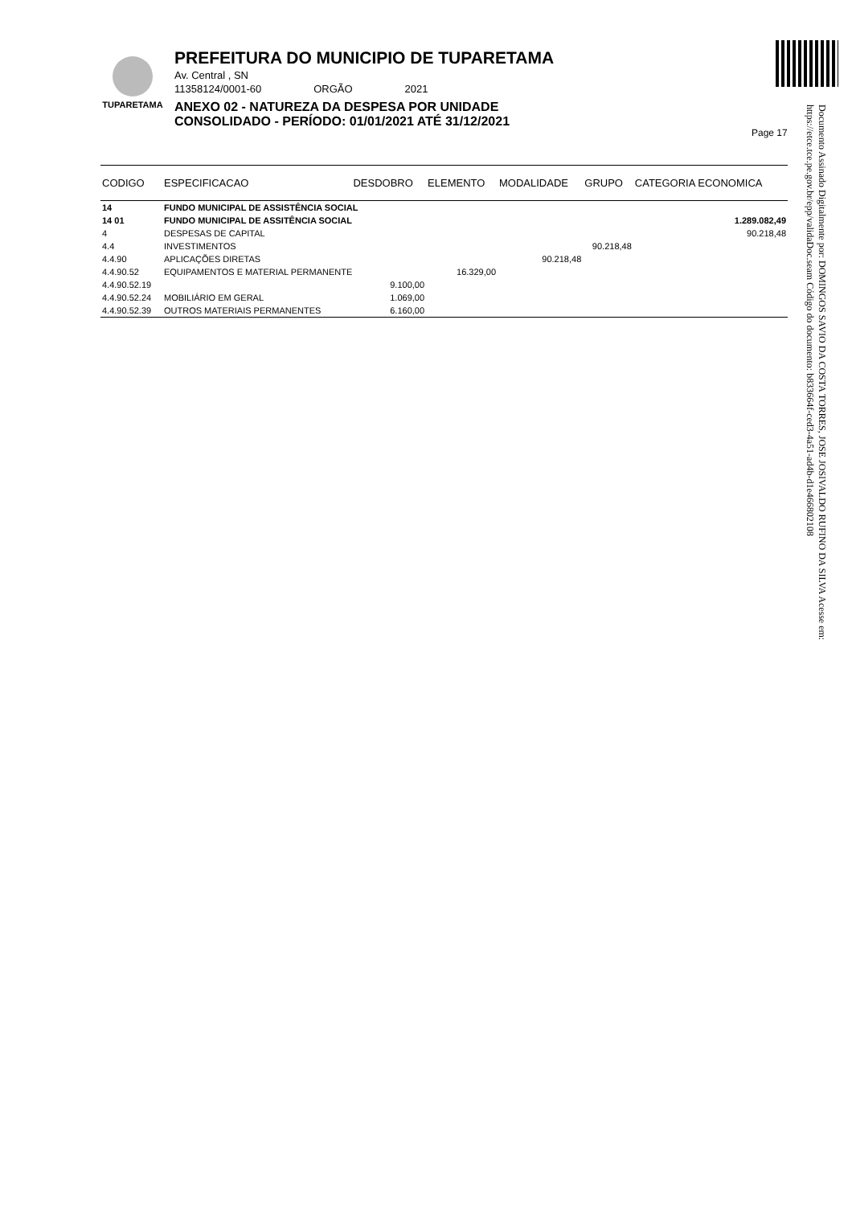TUPARETAMA
PREFEITURA DO MUNICIPIO DE TUPARETAMA
Av. Central , SN
11358124/0001-60 ORGÃO 2021
ANEXO 02 - NATUREZA DA DESPESA POR UNIDADE
CONSOLIDADO - PERÍODO: 01/01/2021 ATÉ 31/12/2021
Page 17
Documento Assinado Digitalmente por: DOMINGOS SAVIO DA COSTA TORRES, JOSE JOSIVALDO RUFINO DA SILVA Acesse em: https://etce.tce.pe.gov.br/epp/validaDoc.seam Código do documento: b833664f-ced3-4a51-ad4b-d1e466802108
| CODIGO | ESPECIFICACAO | DESDOBRO | ELEMENTO | MODALIDADE | GRUPO | CATEGORIA ECONOMICA |
| --- | --- | --- | --- | --- | --- | --- |
| 14 | FUNDO MUNICIPAL DE ASSISTÊNCIA SOCIAL | | | | | |
| 14 01 | FUNDO MUNICIPAL DE ASSITÊNCIA SOCIAL | | | | | 1.289.082,49 |
| 4 | DESPESAS DE CAPITAL | | | | | 90.218,48 |
| 4.4 | INVESTIMENTOS | | | | 90.218,48 | |
| 4.4.90 | APLICAÇÕES DIRETAS | | | 90.218,48 | | |
| 4.4.90.52 | EQUIPAMENTOS E MATERIAL PERMANENTE | | 16.329,00 | | | |
| 4.4.90.52.19 | | 9.100,00 | | | | |
| 4.4.90.52.24 | MOBILIÁRIO EM GERAL | 1.069,00 | | | | |
| 4.4.90.52.39 | OUTROS MATERIAIS PERMANENTES | 6.160,00 | | | | |